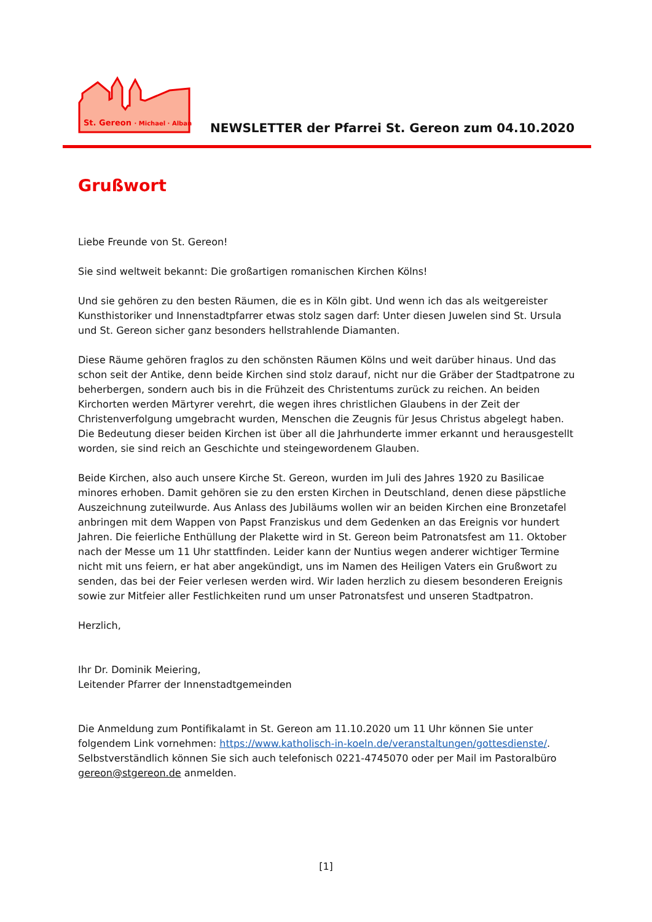St. Gereon · Michael · Alban
NEWSLETTER der Pfarrei St. Gereon zum 04.10.2020
Grußwort
Liebe Freunde von St. Gereon!
Sie sind weltweit bekannt: Die großartigen romanischen Kirchen Kölns!
Und sie gehören zu den besten Räumen, die es in Köln gibt. Und wenn ich das als weitgereister Kunsthistoriker und Innenstadtpfarrer etwas stolz sagen darf: Unter diesen Juwelen sind St. Ursula und St. Gereon sicher ganz besonders hellstrahlende Diamanten.
Diese Räume gehören fraglos zu den schönsten Räumen Kölns und weit darüber hinaus. Und das schon seit der Antike, denn beide Kirchen sind stolz darauf, nicht nur die Gräber der Stadtpatrone zu beherbergen, sondern auch bis in die Frühzeit des Christentums zurück zu reichen. An beiden Kirchorten werden Märtyrer verehrt, die wegen ihres christlichen Glaubens in der Zeit der Christenverfolgung umgebracht wurden, Menschen die Zeugnis für Jesus Christus abgelegt haben. Die Bedeutung dieser beiden Kirchen ist über all die Jahrhunderte immer erkannt und herausgestellt worden, sie sind reich an Geschichte und steingewordenem Glauben.
Beide Kirchen, also auch unsere Kirche St. Gereon, wurden im Juli des Jahres 1920 zu Basilicae minores erhoben. Damit gehören sie zu den ersten Kirchen in Deutschland, denen diese päpstliche Auszeichnung zuteilwurde. Aus Anlass des Jubiläums wollen wir an beiden Kirchen eine Bronzetafel anbringen mit dem Wappen von Papst Franziskus und dem Gedenken an das Ereignis vor hundert Jahren. Die feierliche Enthüllung der Plakette wird in St. Gereon beim Patronatsfest am 11. Oktober nach der Messe um 11 Uhr stattfinden. Leider kann der Nuntius wegen anderer wichtiger Termine nicht mit uns feiern, er hat aber angekündigt, uns im Namen des Heiligen Vaters ein Grußwort zu senden, das bei der Feier verlesen werden wird. Wir laden herzlich zu diesem besonderen Ereignis sowie zur Mitfeier aller Festlichkeiten rund um unser Patronatsfest und unseren Stadtpatron.
Herzlich,
Ihr Dr. Dominik Meiering,
Leitender Pfarrer der Innenstadtgemeinden
Die Anmeldung zum Pontifikalamt in St. Gereon am 11.10.2020 um 11 Uhr können Sie unter folgendem Link vornehmen: https://www.katholisch-in-koeln.de/veranstaltungen/gottesdienste/. Selbstverständlich können Sie sich auch telefonisch 0221-4745070 oder per Mail im Pastoralbüro gereon@stgereon.de anmelden.
[1]